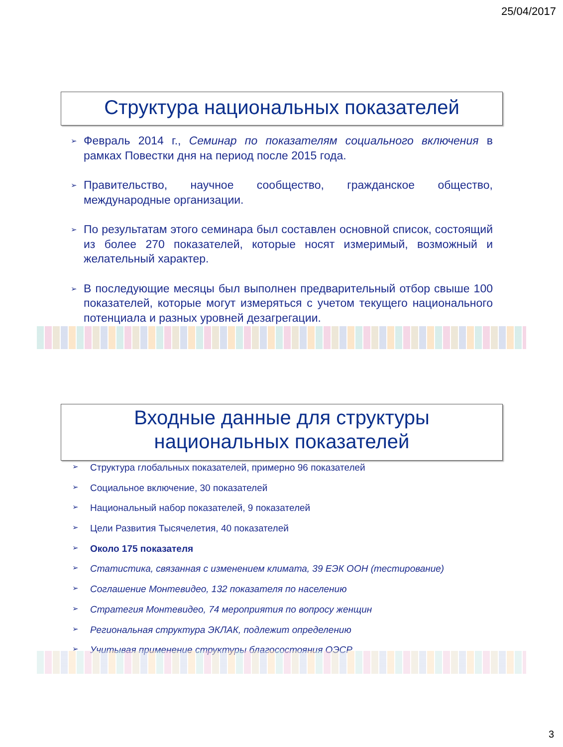25/04/2017
Структура национальных показателей
➢ Февраль 2014 г., Семинар по показателям социального включения в рамках Повестки дня на период после 2015 года.
➢ Правительство, научное сообщество, гражданское общество, международные организации.
➢ По результатам этого семинара был составлен основной список, состоящий из более 270 показателей, которые носят измеримый, возможный и желательный характер.
➢ В последующие месяцы был выполнен предварительный отбор свыше 100 показателей, которые могут измеряться с учетом текущего национального потенциала и разных уровней дезагрегации.
Входные данные для структуры
национальных показателей
➢ Структура глобальных показателей, примерно 96 показателей
➢ Социальное включение, 30 показателей
➢ Национальный набор показателей, 9 показателей
➢ Цели Развития Тысячелетия, 40 показателей
➢ Около 175 показателя
➢ Статистика, связанная с изменением климата, 39 ЕЭК ООН (тестирование)
➢ Соглашение Монтевидео, 132 показателя по населению
➢ Стратегия Монтевидео, 74 мероприятия по вопросу женщин
➢ Региональная структура ЭКЛАК, подлежит определению
➢ Учитывая применение структуры благосостояния ОЭСР
3